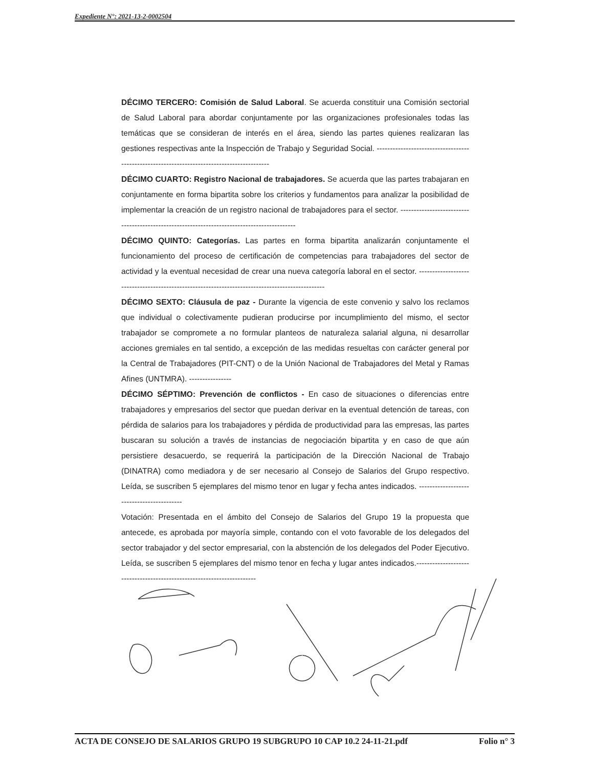Expediente N°: 2021-13-2-0002504
DÉCIMO TERCERO: Comisión de Salud Laboral. Se acuerda constituir una Comisión sectorial de Salud Laboral para abordar conjuntamente por las organizaciones profesionales todas las temáticas que se consideran de interés en el área, siendo las partes quienes realizaran las gestiones respectivas ante la Inspección de Trabajo y Seguridad Social. -------------------------------------------------------------------------------------------
DÉCIMO CUARTO: Registro Nacional de trabajadores. Se acuerda que las partes trabajaran en conjuntamente en forma bipartita sobre los criterios y fundamentos para analizar la posibilidad de implementar la creación de un registro nacional de trabajadores para el sector. --------------------------------------------------------------------------------------------
DÉCIMO QUINTO: Categorías. Las partes en forma bipartita analizarán conjuntamente el funcionamiento del proceso de certificación de competencias para trabajadores del sector de actividad y la eventual necesidad de crear una nueva categoría laboral en el sector. ------------------------------------------------------------------------------------------------
DÉCIMO SEXTO: Cláusula de paz - Durante la vigencia de este convenio y salvo los reclamos que individual o colectivamente pudieran producirse por incumplimiento del mismo, el sector trabajador se compromete a no formular planteos de naturaleza salarial alguna, ni desarrollar acciones gremiales en tal sentido, a excepción de las medidas resueltas con carácter general por la Central de Trabajadores (PIT-CNT) o de la Unión Nacional de Trabajadores del Metal y Ramas Afines (UNTMRA). ----------------
DÉCIMO SÉPTIMO: Prevención de conflictos - En caso de situaciones o diferencias entre trabajadores y empresarios del sector que puedan derivar en la eventual detención de tareas, con pérdida de salarios para los trabajadores y pérdida de productividad para las empresas, las partes buscaran su solución a través de instancias de negociación bipartita y en caso de que aún persistiere desacuerdo, se requerirá la participación de la Dirección Nacional de Trabajo (DINATRA) como mediadora y de ser necesario al Consejo de Salarios del Grupo respectivo. Leída, se suscriben 5 ejemplares del mismo tenor en lugar y fecha antes indicados. ------------------------------------------
Votación: Presentada en el ámbito del Consejo de Salarios del Grupo 19 la propuesta que antecede, es aprobada por mayoría simple, contando con el voto favorable de los delegados del sector trabajador y del sector empresarial, con la abstención de los delegados del Poder Ejecutivo. Leída, se suscriben 5 ejemplares del mismo tenor en fecha y lugar antes indicados.-----------------------------------------------------------------------
ACTA DE CONSEJO DE SALARIOS GRUPO 19 SUBGRUPO 10 CAP 10.2 24-11-21.pdf Folio n° 3